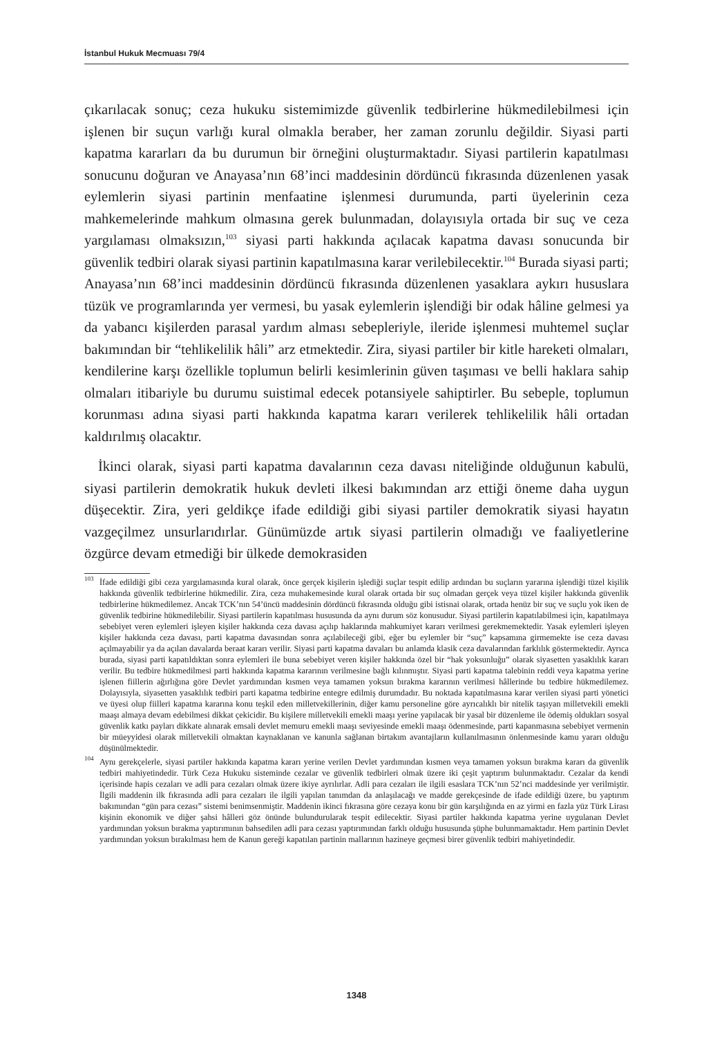İstanbul Hukuk Mecmuası 79/4
çıkarılacak sonuç; ceza hukuku sistemimizde güvenlik tedbirlerine hükmedilebilmesi için işlenen bir suçun varlığı kural olmakla beraber, her zaman zorunlu değildir. Siyasi parti kapatma kararları da bu durumun bir örneğini oluşturmaktadır. Siyasi partilerin kapatılması sonucunu doğuran ve Anayasa’nın 68’inci maddesinin dördüncü fıkrasında düzenlenen yasak eylemlerin siyasi partinin menfaatine işlenmesi durumunda, parti üyelerinin ceza mahkemelerinde mahkum olmasına gerek bulunmadan, dolayısıyla ortada bir suç ve ceza yargılaması olmaksızın,<sup>103</sup> siyasi parti hakkında açılacak kapatma davası sonucunda bir güvenlik tedbiri olarak siyasi partinin kapatılmasına karar verilebilecektir.<sup>104</sup> Burada siyasi parti; Anayasa’nın 68’inci maddesinin dördüncü fıkrasında düzenlenen yasaklara aykırı hususlara tüzük ve programlarında yer vermesi, bu yasak eylemlerin işlendiği bir odak hâline gelmesi ya da yabancı kişilerden parasal yardım alması sebepleriyle, ileride işlenmesi muhtemel suçlar bakımından bir “tehlikelilik hâli” arz etmektedir. Zira, siyasi partiler bir kitle hareketi olmaları, kendilerine karşı özellikle toplumun belirli kesimlerinin güven taşıması ve belli haklara sahip olmaları itibariyle bu durumu suistimal edecek potansiyele sahiptirler. Bu sebeple, toplumun korunması adına siyasi parti hakkında kapatma kararı verilerek tehlikelilik hâli ortadan kaldırılmış olacaktır.
İkinci olarak, siyasi parti kapatma davalarının ceza davası niteliğinde olduğunun kabulü, siyasi partilerin demokratik hukuk devleti ilkesi bakımından arz ettiği öneme daha uygun düşecektir. Zira, yeri geldikçe ifade edildiği gibi siyasi partiler demokratik siyasi hayatın vazgeçilmez unsurlarıdırlar. Günümüzde artık siyasi partilerin olmadığı ve faaliyetlerine özgürce devam etmediği bir ülkede demokrasiden
<sup>103</sup> İfade edildiği gibi ceza yargılamasında kural olarak, önce gerçek kişilerin işlediği suçlar tespit edilip ardından bu suçların yararına işlendiği tüzel kişilik hakkında güvenlik tedbirlerine hükmedilir. Zira, ceza muhakemesinde kural olarak ortada bir suç olmadan gerçek veya tüzel kişiler hakkında güvenlik tedbirlerine hükmedilemez. Ancak TCK’nın 54’üncü maddesinin dördüncü fıkrasında olduğu gibi istisnai olarak, ortada henüz bir suç ve suçlu yok iken de güvenlik tedbirine hükmedilebilir. Siyasi partilerin kapatılması hususunda da aynı durum söz konusudur. Siyasi partilerin kapatılabilmesi için, kapatılmaya sebebiyet veren eylemleri işleyen kişiler hakkında ceza davası açılıp haklarında mahkumiyet kararı verilmesi gerekmemektedir. Yasak eylemleri işleyen kişiler hakkında ceza davası, parti kapatma davasından sonra açılabileceği gibi, eğer bu eylemler bir “suç” kapsamına girmemekte ise ceza davası açılmayabilir ya da açılan davalarda beraat kararı verilir. Siyasi parti kapatma davaları bu anlamda klasik ceza davalarından farklılık göstermektedir. Ayrıca burada, siyasi parti kapatıldıktan sonra eylemleri ile buna sebebiyet veren kişiler hakkında özel bir “hak yoksunluğu” olarak siyasetten yasaklılık kararı verilir. Bu tedbire hükmedilmesi parti hakkında kapatma kararının verilmesine bağlı kılınmıştır. Siyasi parti kapatma talebinin reddi veya kapatma yerine işlenen fiillerin ağırlığına göre Devlet yardımından kısmen veya tamamen yoksun bırakma kararının verilmesi hâllerinde bu tedbire hükmedilemez. Dolayısıyla, siyasetten yasaklılık tedbiri parti kapatma tedbirine entegre edilmiş durumdadır. Bu noktada kapatılmasına karar verilen siyasi parti yönetici ve üyesi olup fiilleri kapatma kararına konu teşkil eden milletvekillerinin, diğer kamu personeline göre ayrıcalıklı bir nitelik taşıyan milletvekili emekli maaşı almaya devam edebilmesi dikkat çekicidir. Bu kişilere milletvekili emekli maaşı yerine yapılacak bir yasal bir düzenleme ile ödemiş oldukları sosyal güvenlik katkı payları dikkate alınarak emsali devlet memuru emekli maaşı seviyesinde emekli maaşı ödenmesinde, parti kapanmasına sebebiyet vermenin bir müeyyidesi olarak milletvekili olmaktan kaynaklanan ve kanunla sağlanan birtakım avantajların kullanılmasının önlenmesinde kamu yararı olduğu düşünülmektedir.
<sup>104</sup> Aynı gerekçelerle, siyasi partiler hakkında kapatma kararı yerine verilen Devlet yardımından kısmen veya tamamen yoksun bırakma kararı da güvenlik tedbiri mahiyetindedir. Türk Ceza Hukuku sisteminde cezalar ve güvenlik tedbirleri olmak üzere iki çeşit yaptırım bulunmaktadır. Cezalar da kendi içerisinde hapis cezaları ve adli para cezaları olmak üzere ikiye ayrılırlar. Adli para cezaları ile ilgili esaslara TCK’nın 52’nci maddesinde yer verilmiştir. İlgili maddenin ilk fıkrasında adli para cezaları ile ilgili yapılan tanımdan da anlaşılacağı ve madde gerekçesinde de ifade edildiği üzere, bu yaptırım bakımından “gün para cezası” sistemi benimsenmiştir. Maddenin ikinci fıkrasına göre cezaya konu bir gün karşılığında en az yirmi en fazla yüz Türk Lirası kişinin ekonomik ve diğer şahsi hâlleri göz önünde bulundurularak tespit edilecektir. Siyasi partiler hakkında kapatma yerine uygulanan Devlet yardımından yoksun bırakma yaptırımının bahsedilen adli para cezası yaptırımından farklı olduğu hususunda şüphe bulunmamaktadır. Hem partinin Devlet yardımından yoksun bırakılması hem de Kanun gereği kapatılan partinin mallarının hazineye geçmesi birer güvenlik tedbiri mahiyetindedir.
1348